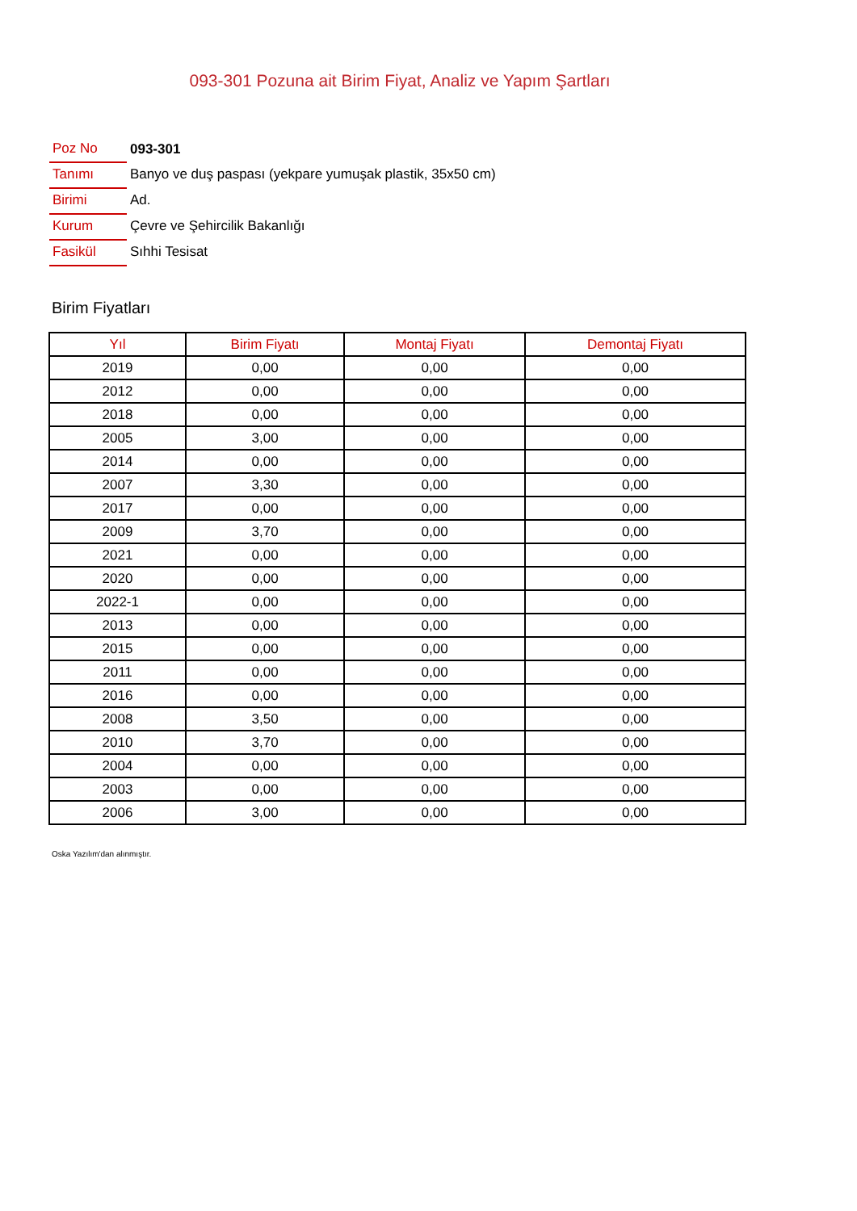093-301 Pozuna ait Birim Fiyat, Analiz ve Yapım Şartları
| Poz No | 093-301 |
| Tanımı | Banyo ve duş paspası (yekpare yumuşak plastik, 35x50 cm) |
| Birimi | Ad. |
| Kurum | Çevre ve Şehircilik Bakanlığı |
| Fasikül | Sıhhi Tesisat |
Birim Fiyatları
| Yıl | Birim Fiyatı | Montaj Fiyatı | Demontaj Fiyatı |
| --- | --- | --- | --- |
| 2019 | 0,00 | 0,00 | 0,00 |
| 2012 | 0,00 | 0,00 | 0,00 |
| 2018 | 0,00 | 0,00 | 0,00 |
| 2005 | 3,00 | 0,00 | 0,00 |
| 2014 | 0,00 | 0,00 | 0,00 |
| 2007 | 3,30 | 0,00 | 0,00 |
| 2017 | 0,00 | 0,00 | 0,00 |
| 2009 | 3,70 | 0,00 | 0,00 |
| 2021 | 0,00 | 0,00 | 0,00 |
| 2020 | 0,00 | 0,00 | 0,00 |
| 2022-1 | 0,00 | 0,00 | 0,00 |
| 2013 | 0,00 | 0,00 | 0,00 |
| 2015 | 0,00 | 0,00 | 0,00 |
| 2011 | 0,00 | 0,00 | 0,00 |
| 2016 | 0,00 | 0,00 | 0,00 |
| 2008 | 3,50 | 0,00 | 0,00 |
| 2010 | 3,70 | 0,00 | 0,00 |
| 2004 | 0,00 | 0,00 | 0,00 |
| 2003 | 0,00 | 0,00 | 0,00 |
| 2006 | 3,00 | 0,00 | 0,00 |
Oska Yazılım'dan alınmıştır.